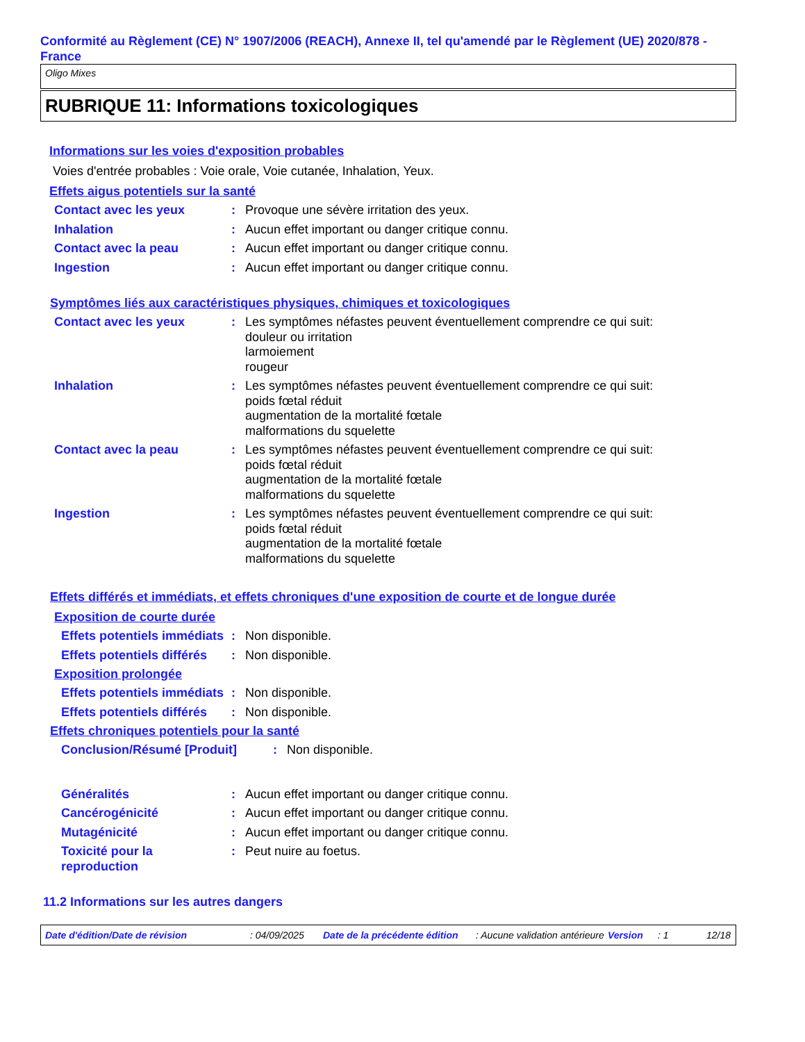Conformité au Règlement (CE) N° 1907/2006 (REACH), Annexe II, tel qu'amendé par le Règlement (UE) 2020/878 - France
Oligo Mixes
RUBRIQUE 11: Informations toxicologiques
Informations sur les voies d'exposition probables
Voies d'entrée probables : Voie orale, Voie cutanée, Inhalation, Yeux.
Effets aigus potentiels sur la santé
Contact avec les yeux : Provoque une sévère irritation des yeux.
Inhalation : Aucun effet important ou danger critique connu.
Contact avec la peau : Aucun effet important ou danger critique connu.
Ingestion : Aucun effet important ou danger critique connu.
Symptômes liés aux caractéristiques physiques, chimiques et toxicologiques
Contact avec les yeux : Les symptômes néfastes peuvent éventuellement comprendre ce qui suit:
douleur ou irritation
larmoiement
rougeur
Inhalation : Les symptômes néfastes peuvent éventuellement comprendre ce qui suit:
poids fœtal réduit
augmentation de la mortalité fœtale
malformations du squelette
Contact avec la peau : Les symptômes néfastes peuvent éventuellement comprendre ce qui suit:
poids fœtal réduit
augmentation de la mortalité fœtale
malformations du squelette
Ingestion : Les symptômes néfastes peuvent éventuellement comprendre ce qui suit:
poids fœtal réduit
augmentation de la mortalité fœtale
malformations du squelette
Effets différés et immédiats, et effets chroniques d'une exposition de courte et de longue durée
Exposition de courte durée
Effets potentiels immédiats
: Non disponible.
Effets potentiels différés
: Non disponible.
Exposition prolongée
Effets potentiels immédiats
: Non disponible.
Effets potentiels différés
: Non disponible.
Effets chroniques potentiels pour la santé
Conclusion/Résumé [Produit] : Non disponible.
Généralités : Aucun effet important ou danger critique connu.
Cancérogénicité : Aucun effet important ou danger critique connu.
Mutagénicité : Aucun effet important ou danger critique connu.
Toxicité pour la reproduction
: Peut nuire au foetus.
11.2 Informations sur les autres dangers
Date d'édition/Date de révision: 04/09/2025 Date de la précédente édition: Aucune validation antérieure Version: 1 12/18